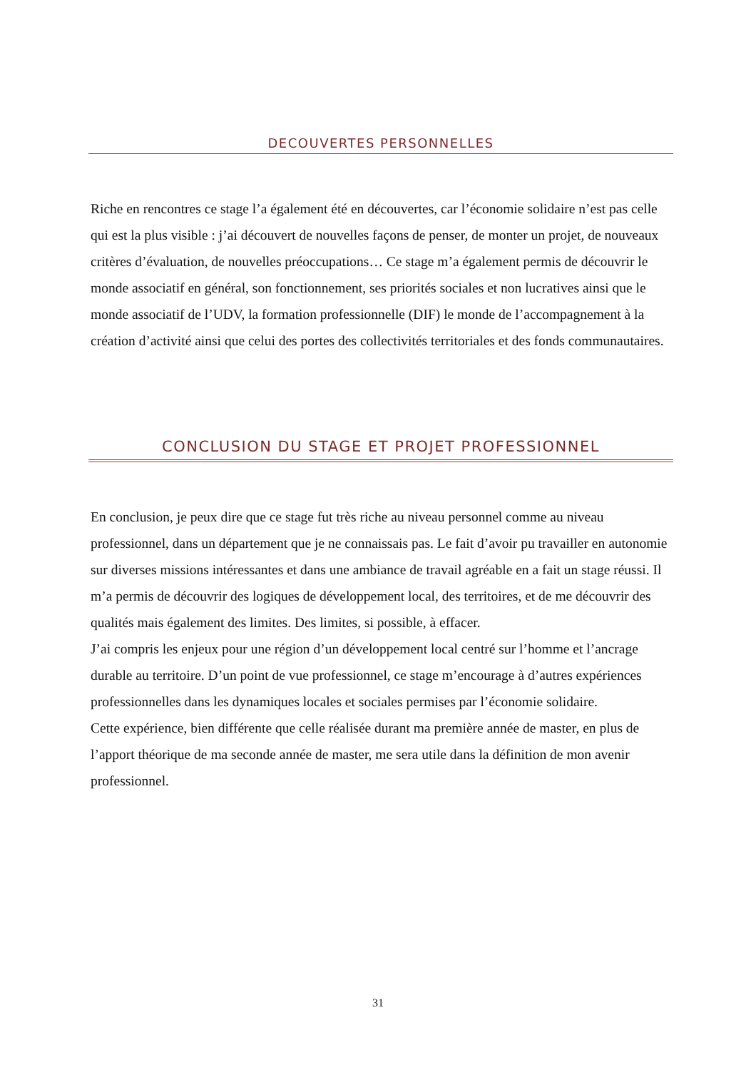DECOUVERTES PERSONNELLES
Riche en rencontres ce stage l’a également été en découvertes, car l’économie solidaire n’est pas celle qui est la plus visible : j’ai découvert de nouvelles façons de penser, de monter un projet, de nouveaux critères d’évaluation, de nouvelles préoccupations… Ce stage m’a également permis de découvrir le monde associatif en général, son fonctionnement, ses priorités sociales et non lucratives ainsi que le monde associatif de l’UDV, la formation professionnelle (DIF) le monde de l’accompagnement à la création d’activité ainsi que celui des portes des collectivités territoriales et des fonds communautaires.
CONCLUSION DU STAGE ET PROJET PROFESSIONNEL
En conclusion, je peux dire que ce stage fut très riche au niveau personnel comme au niveau professionnel, dans un département que je ne connaissais pas. Le fait d’avoir pu travailler en autonomie sur diverses missions intéressantes et dans une ambiance de travail agréable en a fait un stage réussi. Il m’a permis de découvrir des logiques de développement local, des territoires, et de me découvrir des qualités mais également des limites. Des limites, si possible, à effacer.
J’ai compris les enjeux pour une région d’un développement local centré sur l’homme et l’ancrage durable au territoire. D’un point de vue professionnel, ce stage m’encourage à d’autres expériences professionnelles dans les dynamiques locales et sociales permises par l’économie solidaire.
Cette expérience, bien différente que celle réalisée durant ma première année de master, en plus de l’apport théorique de ma seconde année de master, me sera utile dans la définition de mon avenir professionnel.
31